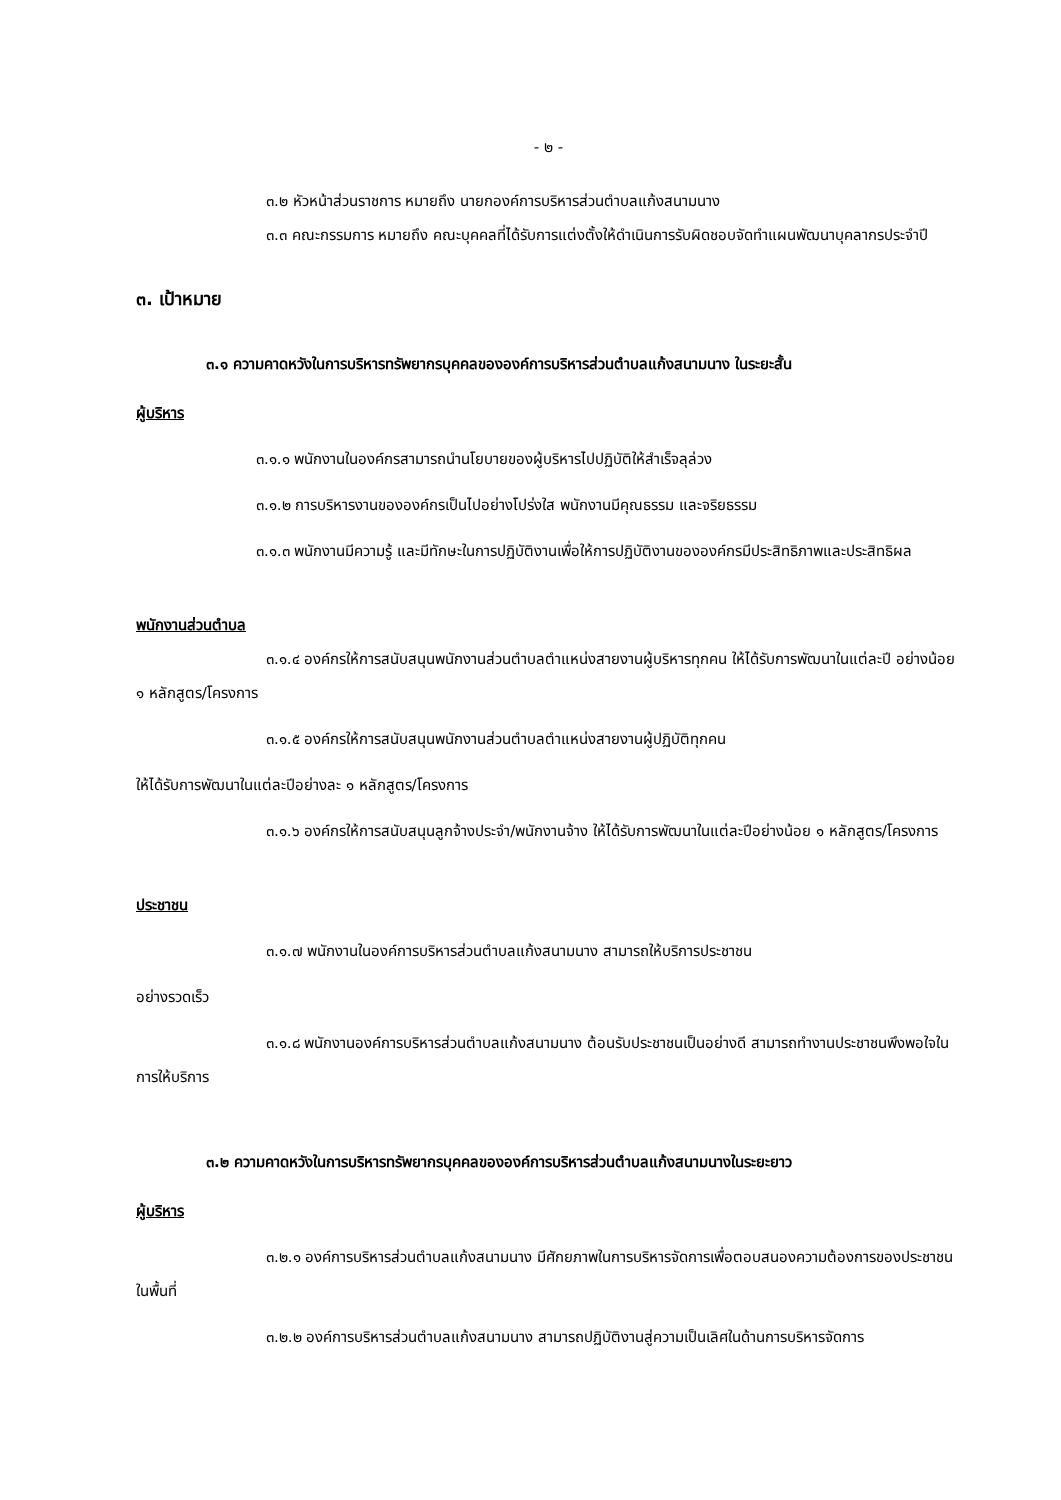- ๒ -
๓.๒ หัวหน้าส่วนราชการ หมายถึง นายกองค์การบริหารส่วนตำบลแก้งสนามนาง
๓.๓ คณะกรรมการ หมายถึง คณะบุคคลที่ได้รับการแต่งตั้งให้ดำเนินการรับผิดชอบจัดทำแผนพัฒนาบุคลากรประจำปี
๓. เป้าหมาย
๓.๑ ความคาดหวังในการบริหารทรัพยากรบุคคลขององค์การบริหารส่วนตำบลแก้งสนามนาง ในระยะสั้น
ผู้บริหาร
๓.๑.๑ พนักงานในองค์กรสามารถนำนโยบายของผู้บริหารไปปฏิบัติให้สำเร็จลุล่วง
๓.๑.๒ การบริหารงานขององค์กรเป็นไปอย่างโปร่งใส พนักงานมีคุณธรรม และจริยธรรม
๓.๑.๓ พนักงานมีความรู้ และมีทักษะในการปฏิบัติงานเพื่อให้การปฏิบัติงานขององค์กรมีประสิทธิภาพและประสิทธิผล
พนักงานส่วนตำบล
๓.๑.๔ องค์กรให้การสนับสนุนพนักงานส่วนตำบลตำแหน่งสายงานผู้บริหารทุกคน ให้ได้รับการพัฒนาในแต่ละปี อย่างน้อย ๑ หลักสูตร/โครงการ
๓.๑.๕ องค์กรให้การสนับสนุนพนักงานส่วนตำบลตำแหน่งสายงานผู้ปฏิบัติทุกคน
ให้ได้รับการพัฒนาในแต่ละปีอย่างละ ๑ หลักสูตร/โครงการ
๓.๑.๖ องค์กรให้การสนับสนุนลูกจ้างประจำ/พนักงานจ้าง ให้ได้รับการพัฒนาในแต่ละปีอย่างน้อย ๑ หลักสูตร/โครงการ
ประชาชน
๓.๑.๗ พนักงานในองค์การบริหารส่วนตำบลแก้งสนามนาง สามารถให้บริการประชาชน
อย่างรวดเร็ว
๓.๑.๘ พนักงานองค์การบริหารส่วนตำบลแก้งสนามนาง ต้อนรับประชาชนเป็นอย่างดี สามารถทำงานประชาชนพึงพอใจในการให้บริการ
๓.๒ ความคาดหวังในการบริหารทรัพยากรบุคคลขององค์การบริหารส่วนตำบลแก้งสนามนางในระยะยาว
ผู้บริหาร
๓.๒.๑ องค์การบริหารส่วนตำบลแก้งสนามนาง มีศักยภาพในการบริหารจัดการเพื่อตอบสนองความต้องการของประชาชนในพื้นที่
๓.๒.๒ องค์การบริหารส่วนตำบลแก้งสนามนาง สามารถปฏิบัติงานสู่ความเป็นเลิศในด้านการบริหารจัดการ